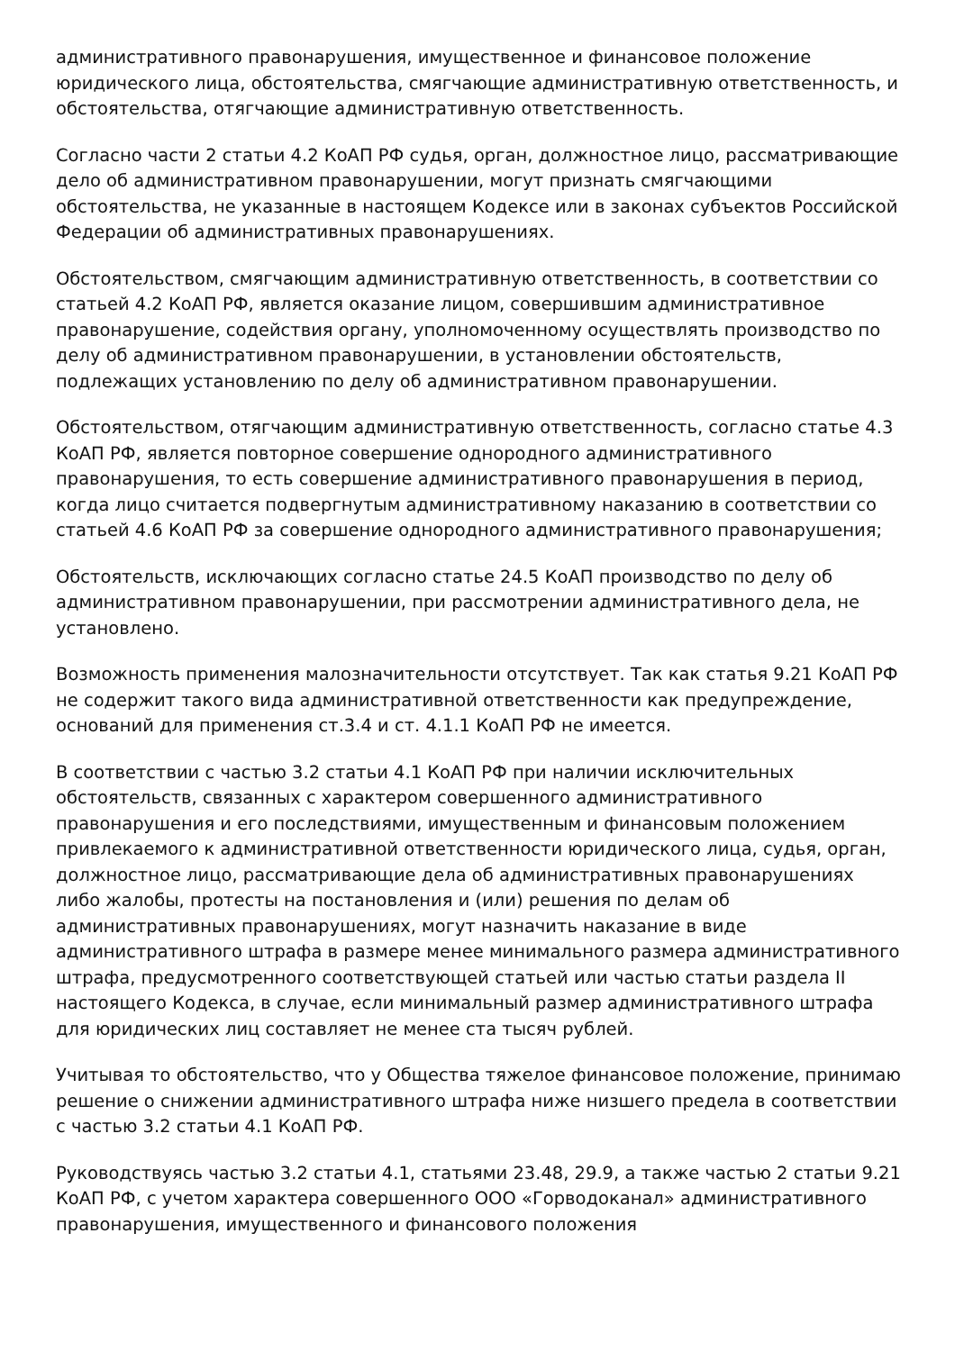административного правонарушения, имущественное и финансовое положение юридического лица, обстоятельства, смягчающие административную ответственность, и обстоятельства, отягчающие административную ответственность.
Согласно части 2 статьи 4.2 КоАП РФ судья, орган, должностное лицо, рассматривающие дело об административном правонарушении, могут признать смягчающими обстоятельства, не указанные в настоящем Кодексе или в законах субъектов Российской Федерации об административных правонарушениях.
Обстоятельством, смягчающим административную ответственность, в соответствии со статьей 4.2 КоАП РФ, является оказание лицом, совершившим административное правонарушение, содействия органу, уполномоченному осуществлять производство по делу об административном правонарушении, в установлении обстоятельств, подлежащих установлению по делу об административном правонарушении.
Обстоятельством, отягчающим административную ответственность, согласно статье 4.3 КоАП РФ, является повторное совершение однородного административного правонарушения, то есть совершение административного правонарушения в период, когда лицо считается подвергнутым административному наказанию в соответствии со статьей 4.6 КоАП РФ за совершение однородного административного правонарушения;
Обстоятельств, исключающих согласно статье 24.5 КоАП производство по делу об административном правонарушении, при рассмотрении административного дела, не установлено.
Возможность применения малозначительности отсутствует. Так как статья 9.21 КоАП РФ не содержит такого вида административной ответственности как предупреждение, оснований для применения ст.3.4 и ст. 4.1.1 КоАП РФ не имеется.
В соответствии с частью 3.2 статьи 4.1 КоАП РФ при наличии исключительных обстоятельств, связанных с характером совершенного административного правонарушения и его последствиями, имущественным и финансовым положением привлекаемого к административной ответственности юридического лица, судья, орган, должностное лицо, рассматривающие дела об административных правонарушениях либо жалобы, протесты на постановления и (или) решения по делам об административных правонарушениях, могут назначить наказание в виде административного штрафа в размере менее минимального размера административного штрафа, предусмотренного соответствующей статьей или частью статьи раздела II настоящего Кодекса, в случае, если минимальный размер административного штрафа для юридических лиц составляет не менее ста тысяч рублей.
Учитывая то обстоятельство, что у Общества тяжелое финансовое положение, принимаю решение о снижении административного штрафа ниже низшего предела в соответствии с частью 3.2 статьи 4.1 КоАП РФ.
Руководствуясь частью 3.2 статьи 4.1, статьями 23.48, 29.9, а также частью 2 статьи 9.21 КоАП РФ, с учетом характера совершенного ООО «Горводоканал» административного правонарушения, имущественного и финансового положения